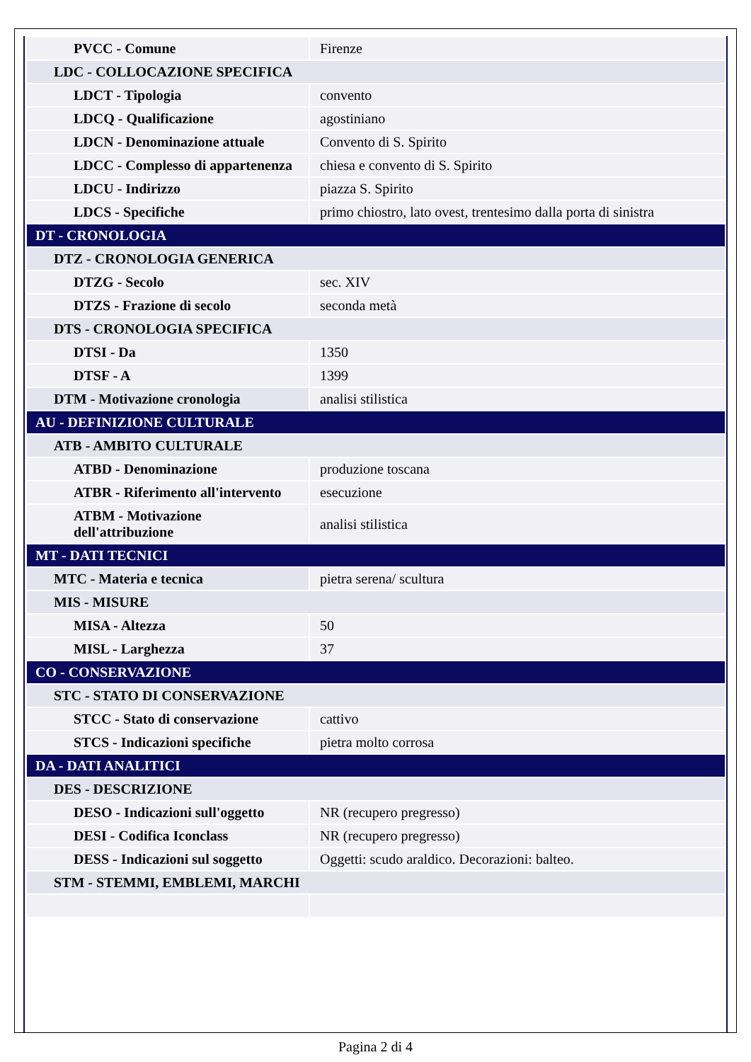| PVCC - Comune | Firenze |
| LDC - COLLOCAZIONE SPECIFICA | |
| LDCT - Tipologia | convento |
| LDCQ - Qualificazione | agostiniano |
| LDCN - Denominazione attuale | Convento di S. Spirito |
| LDCC - Complesso di appartenenza | chiesa e convento di S. Spirito |
| LDCU - Indirizzo | piazza S. Spirito |
| LDCS - Specifiche | primo chiostro, lato ovest, trentesimo dalla porta di sinistra |
| DT - CRONOLOGIA | |
| DTZ - CRONOLOGIA GENERICA | |
| DTZG - Secolo | sec. XIV |
| DTZS - Frazione di secolo | seconda metà |
| DTS - CRONOLOGIA SPECIFICA | |
| DTSI - Da | 1350 |
| DTSF - A | 1399 |
| DTM - Motivazione cronologia | analisi stilistica |
| AU - DEFINIZIONE CULTURALE | |
| ATB - AMBITO CULTURALE | |
| ATBD - Denominazione | produzione toscana |
| ATBR - Riferimento all'intervento | esecuzione |
| ATBM - Motivazione dell'attribuzione | analisi stilistica |
| MT - DATI TECNICI | |
| MTC - Materia e tecnica | pietra serena/ scultura |
| MIS - MISURE | |
| MISA - Altezza | 50 |
| MISL - Larghezza | 37 |
| CO - CONSERVAZIONE | |
| STC - STATO DI CONSERVAZIONE | |
| STCC - Stato di conservazione | cattivo |
| STCS - Indicazioni specifiche | pietra molto corrosa |
| DA - DATI ANALITICI | |
| DES - DESCRIZIONE | |
| DESO - Indicazioni sull'oggetto | NR (recupero pregresso) |
| DESI - Codifica Iconclass | NR (recupero pregresso) |
| DESS - Indicazioni sul soggetto | Oggetti: scudo araldico. Decorazioni: balteo. |
| STM - STEMMI, EMBLEMI, MARCHI | |
Pagina 2 di 4